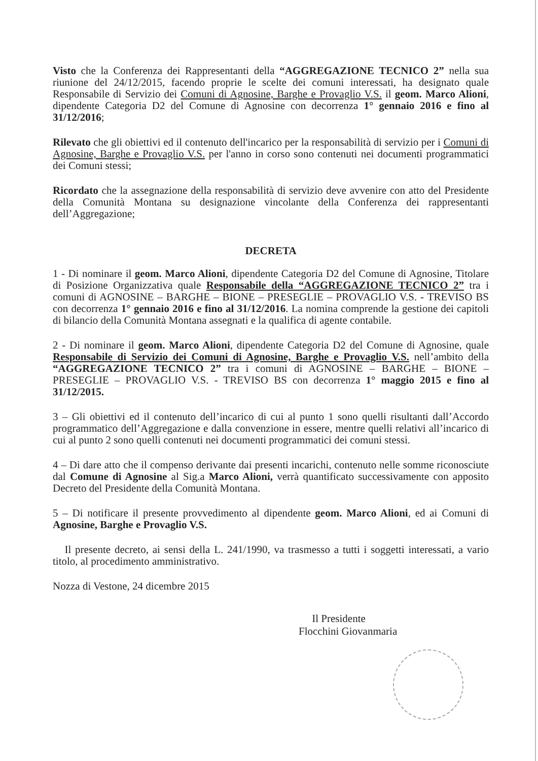Visto che la Conferenza dei Rappresentanti della “AGGREGAZIONE TECNICO 2” nella sua riunione del 24/12/2015, facendo proprie le scelte dei comuni interessati, ha designato quale Responsabile di Servizio dei Comuni di Agnosine, Barghe e Provaglio V.S. il geom. Marco Alioni, dipendente Categoria D2 del Comune di Agnosine con decorrenza 1° gennaio 2016 e fino al 31/12/2016;
Rilevato che gli obiettivi ed il contenuto dell'incarico per la responsabilità di servizio per i Comuni di Agnosine, Barghe e Provaglio V.S. per l'anno in corso sono contenuti nei documenti programmatici dei Comuni stessi;
Ricordato che la assegnazione della responsabilità di servizio deve avvenire con atto del Presidente della Comunità Montana su designazione vincolante della Conferenza dei rappresentanti dell’Aggregazione;
DECRETA
1 - Di nominare il geom. Marco Alioni, dipendente Categoria D2 del Comune di Agnosine, Titolare di Posizione Organizzativa quale Responsabile della “AGGREGAZIONE TECNICO 2” tra i comuni di AGNOSINE – BARGHE – BIONE – PRESEGLIE – PROVAGLIO V.S. - TREVISO BS con decorrenza 1° gennaio 2016 e fino al 31/12/2016. La nomina comprende la gestione dei capitoli di bilancio della Comunità Montana assegnati e la qualifica di agente contabile.
2 - Di nominare il geom. Marco Alioni, dipendente Categoria D2 del Comune di Agnosine, quale Responsabile di Servizio dei Comuni di Agnosine, Barghe e Provaglio V.S. nell’ambito della “AGGREGAZIONE TECNICO 2” tra i comuni di AGNOSINE – BARGHE – BIONE – PRESEGLIE – PROVAGLIO V.S. - TREVISO BS con decorrenza 1° maggio 2015 e fino al 31/12/2015.
3 – Gli obiettivi ed il contenuto dell’incarico di cui al punto 1 sono quelli risultanti dall’Accordo programmatico dell’Aggregazione e dalla convenzione in essere, mentre quelli relativi all’incarico di cui al punto 2 sono quelli contenuti nei documenti programmatici dei comuni stessi.
4 – Di dare atto che il compenso derivante dai presenti incarichi, contenuto nelle somme riconosciute dal Comune di Agnosine al Sig.a Marco Alioni, verrà quantificato successivamente con apposito Decreto del Presidente della Comunità Montana.
5 – Di notificare il presente provvedimento al dipendente geom. Marco Alioni, ed ai Comuni di Agnosine, Barghe e Provaglio V.S.
Il presente decreto, ai sensi della L. 241/1990, va trasmesso a tutti i soggetti interessati, a vario titolo, al procedimento amministrativo.
Nozza di Vestone, 24 dicembre 2015
Il Presidente
Flocchini Giovanmaria